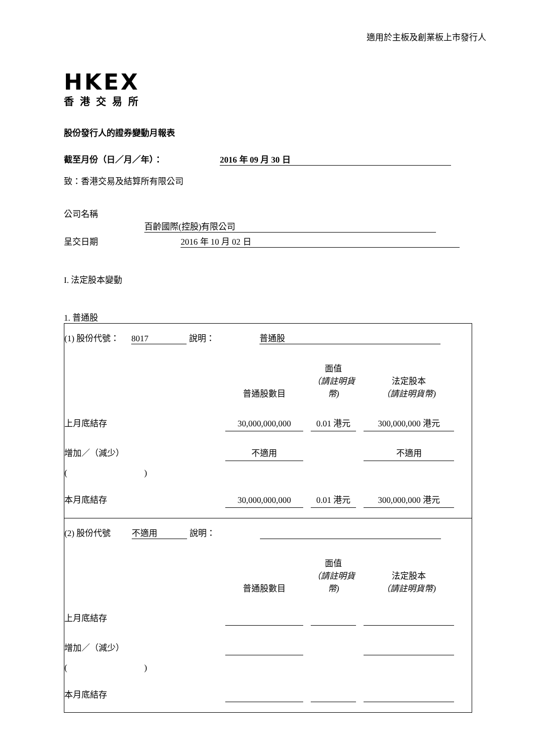適用於主板及創業板上市發行人
HKEX
香港交易所
股份發行人的證券變動月報表
截至月份（日／月／年）： 2016 年 09 月 30 日
致：香港交易及結算所有限公司
公司名稱 百齡國際(控股)有限公司
呈交日期 2016 年 10 月 02 日
I. 法定股本變動
1. 普通股
(1) 股份代號： 8017 說明： 普通股
| | 普通股數目 | | 面值 （請註明貨幣) | | 法定股本 （請註明貨幣) | |
| 上月底結存 | 30,000,000,000 | | 0.01 港元 | | 300,000,000 港元 | |
| 增加／（減少） | 不適用 | | | | 不適用 | |
| ( ) | | | | | | |
| 本月底結存 | 30,000,000,000 | | 0.01 港元 | | 300,000,000 港元 | |
(2) 股份代號 不適用 說明：
| | 普通股數目 | | 面值 （請註明貨幣) | | 法定股本 （請註明貨幣) | |
| 上月底結存 | | | | | | |
| 增加／（減少） | | | | | | |
| ( ) | | | | | | |
| 本月底結存 | | | | | | |